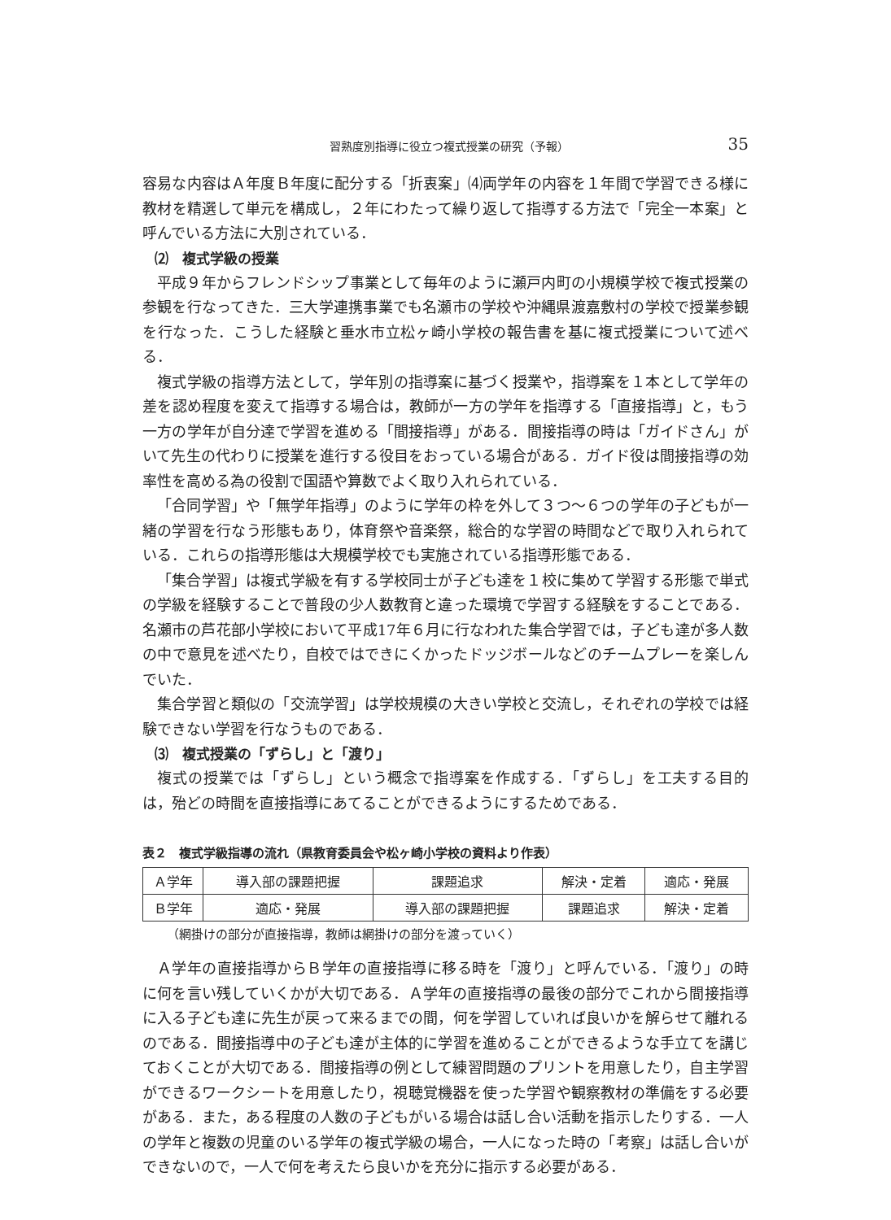習熟度別指導に役立つ複式授業の研究（予報） 35
容易な内容はＡ年度Ｂ年度に配分する「折衷案」⑷両学年の内容を１年間で学習できる様に教材を精選して単元を構成し，２年にわたって繰り返して指導する方法で「完全一本案」と呼んでいる方法に大別されている．
⑵　複式学級の授業
平成９年からフレンドシップ事業として毎年のように瀬戸内町の小規模学校で複式授業の参観を行なってきた．三大学連携事業でも名瀬市の学校や沖縄県渡嘉敷村の学校で授業参観を行なった．こうした経験と垂水市立松ヶ崎小学校の報告書を基に複式授業について述べる．
複式学級の指導方法として，学年別の指導案に基づく授業や，指導案を１本として学年の差を認め程度を変えて指導する場合は，教師が一方の学年を指導する「直接指導」と，もう一方の学年が自分達で学習を進める「間接指導」がある．間接指導の時は「ガイドさん」がいて先生の代わりに授業を進行する役目をおっている場合がある．ガイド役は間接指導の効率性を高める為の役割で国語や算数でよく取り入れられている．
「合同学習」や「無学年指導」のように学年の枠を外して３つ～６つの学年の子どもが一緒の学習を行なう形態もあり，体育祭や音楽祭，総合的な学習の時間などで取り入れられている．これらの指導形態は大規模学校でも実施されている指導形態である．
「集合学習」は複式学級を有する学校同士が子ども達を１校に集めて学習する形態で単式の学級を経験することで普段の少人数教育と違った環境で学習する経験をすることである．名瀬市の芦花部小学校において平成17年６月に行なわれた集合学習では，子ども達が多人数の中で意見を述べたり，自校ではできにくかったドッジボールなどのチームプレーを楽しんでいた．
集合学習と類似の「交流学習」は学校規模の大きい学校と交流し，それぞれの学校では経験できない学習を行なうものである．
⑶　複式授業の「ずらし」と「渡り」
複式の授業では「ずらし」という概念で指導案を作成する．「ずらし」を工夫する目的は，殆どの時間を直接指導にあてることができるようにするためである．
表２　複式学級指導の流れ（県教育委員会や松ヶ崎小学校の資料より作表）
| Ａ学年 | 導入部の課題把握 | 課題追求 | 解決・定着 | 適応・発展 |
| Ｂ学年 | 適応・発展 | 導入部の課題把握 | 課題追求 | 解決・定着 |
（網掛けの部分が直接指導，教師は網掛けの部分を渡っていく）
Ａ学年の直接指導からＢ学年の直接指導に移る時を「渡り」と呼んでいる．「渡り」の時に何を言い残していくかが大切である．Ａ学年の直接指導の最後の部分でこれから間接指導に入る子ども達に先生が戻って来るまでの間，何を学習していれば良いかを解らせて離れるのである．間接指導中の子ども達が主体的に学習を進めることができるような手立てを講じておくことが大切である．間接指導の例として練習問題のプリントを用意したり，自主学習ができるワークシートを用意したり，視聴覚機器を使った学習や観察教材の準備をする必要がある．また，ある程度の人数の子どもがいる場合は話し合い活動を指示したりする．一人の学年と複数の児童のいる学年の複式学級の場合，一人になった時の「考察」は話し合いができないので，一人で何を考えたら良いかを充分に指示する必要がある．